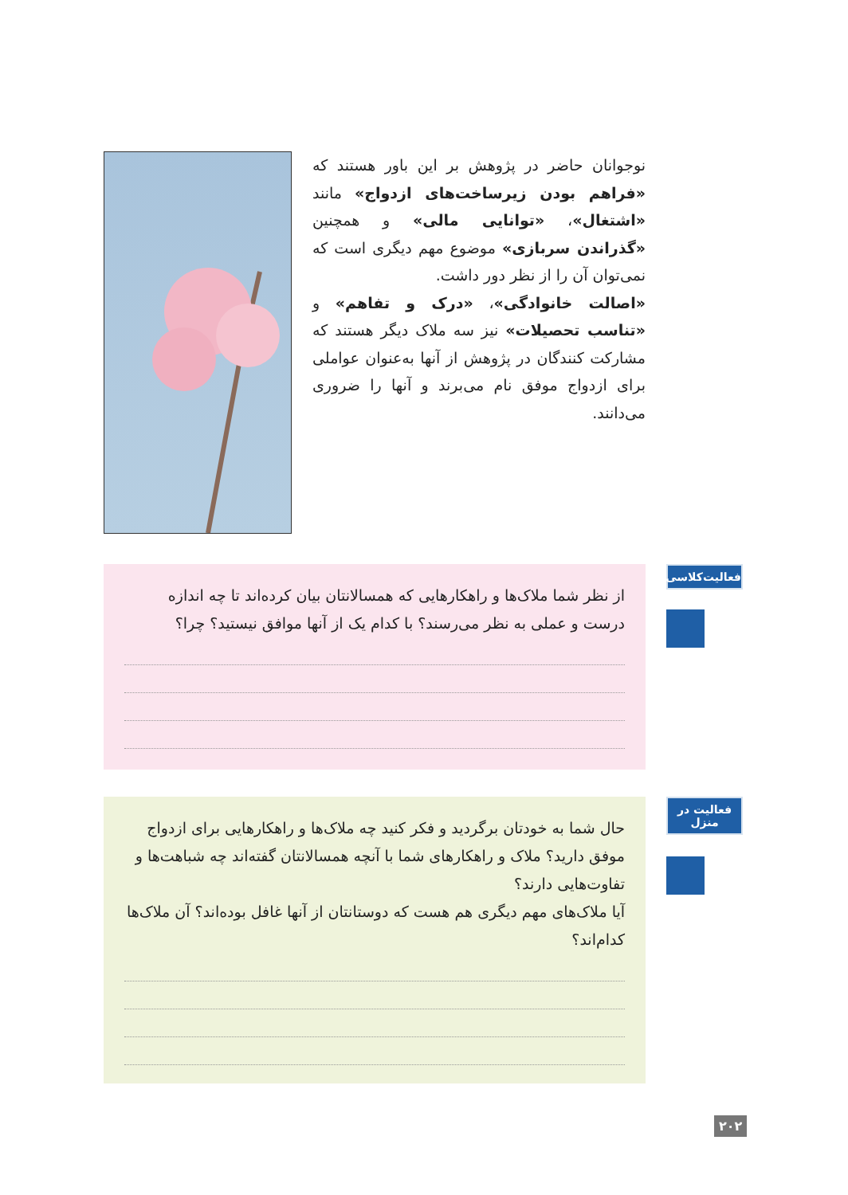نوجوانان حاضر در پژوهش بر این باور هستند که «فراهم بودن زیرساخت‌های ازدواج» مانند «اشتغال»، «توانایی مالی» و همچنین «گذراندن سربازی» موضوع مهم دیگری است که نمی‌توان آن را از نظر دور داشت.
«اصالت خانوادگی»، «درک و تفاهم» و «تناسب تحصیلات» نیز سه ملاک دیگر هستند که مشارکت کنندگان در پژوهش از آنها به‌عنوان عواملی برای ازدواج موفق نام می‌برند و آنها را ضروری می‌دانند.
فعالیت‌کلاسی
از نظر شما ملاک‌ها و راهکارهایی که همسالانتان بیان کرده‌اند تا چه اندازه درست و عملی به نظر می‌رسند؟ با کدام یک از آنها موافق نیستید؟ چرا؟
فعالیت در
منزل
حال شما به خودتان برگردید و فکر کنید چه ملاک‌ها و راهکارهایی برای ازدواج موفق دارید؟ ملاک و راهکارهای شما با آنچه همسالانتان گفته‌اند چه شباهت‌ها و تفاوت‌هایی دارند؟
آیا ملاک‌های مهم دیگری هم هست که دوستانتان از آنها غافل بوده‌اند؟ آن ملاک‌ها کدام‌اند؟
۲۰۲